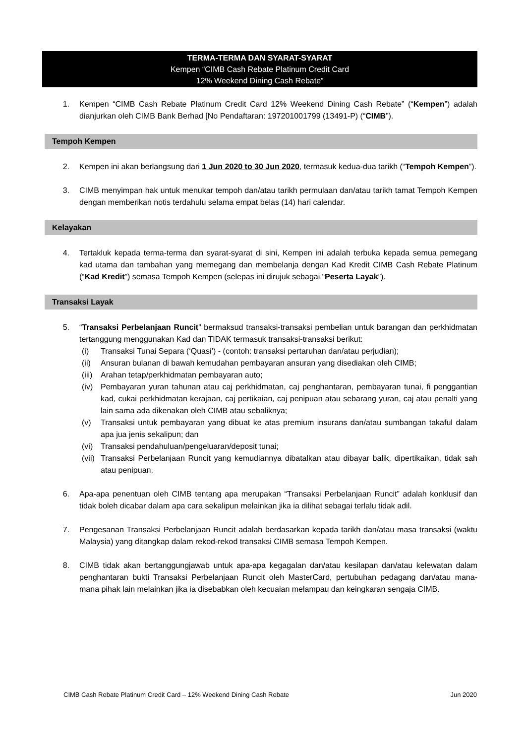TERMA-TERMA DAN SYARAT-SYARAT
Kempen “CIMB Cash Rebate Platinum Credit Card
12% Weekend Dining Cash Rebate”
1. Kempen “CIMB Cash Rebate Platinum Credit Card 12% Weekend Dining Cash Rebate” (“Kempen”) adalah dianjurkan oleh CIMB Bank Berhad [No Pendaftaran: 197201001799 (13491-P) (“CIMB”).
Tempoh Kempen
2. Kempen ini akan berlangsung dari 1 Jun 2020 to 30 Jun 2020, termasuk kedua-dua tarikh (“Tempoh Kempen”).
3. CIMB menyimpan hak untuk menukar tempoh dan/atau tarikh permulaan dan/atau tarikh tamat Tempoh Kempen dengan memberikan notis terdahulu selama empat belas (14) hari calendar.
Kelayakan
4. Tertakluk kepada terma-terma dan syarat-syarat di sini, Kempen ini adalah terbuka kepada semua pemegang kad utama dan tambahan yang memegang dan membelanja dengan Kad Kredit CIMB Cash Rebate Platinum (“Kad Kredit”) semasa Tempoh Kempen (selepas ini dirujuk sebagai “Peserta Layak”).
Transaksi Layak
5. “Transaksi Perbelanjaan Runcit” bermaksud transaksi-transaksi pembelian untuk barangan dan perkhidmatan tertanggung menggunakan Kad dan TIDAK termasuk transaksi-transaksi berikut:
(i) Transaksi Tunai Separa (‘Quasi’) - (contoh: transaksi pertaruhan dan/atau perjudian);
(ii) Ansuran bulanan di bawah kemudahan pembayaran ansuran yang disediakan oleh CIMB;
(iii) Arahan tetap/perkhidmatan pembayaran auto;
(iv) Pembayaran yuran tahunan atau caj perkhidmatan, caj penghantaran, pembayaran tunai, fi penggantian kad, cukai perkhidmatan kerajaan, caj pertikaian, caj penipuan atau sebarang yuran, caj atau penalti yang lain sama ada dikenakan oleh CIMB atau sebaliknya;
(v) Transaksi untuk pembayaran yang dibuat ke atas premium insurans dan/atau sumbangan takaful dalam apa jua jenis sekalipun; dan
(vi) Transaksi pendahuluan/pengeluaran/deposit tunai;
(vii) Transaksi Perbelanjaan Runcit yang kemudiannya dibatalkan atau dibayar balik, dipertikaikan, tidak sah atau penipuan.
6. Apa-apa penentuan oleh CIMB tentang apa merupakan “Transaksi Perbelanjaan Runcit” adalah konklusif dan tidak boleh dicabar dalam apa cara sekalipun melainkan jika ia dilihat sebagai terlalu tidak adil.
7. Pengesanan Transaksi Perbelanjaan Runcit adalah berdasarkan kepada tarikh dan/atau masa transaksi (waktu Malaysia) yang ditangkap dalam rekod-rekod transaksi CIMB semasa Tempoh Kempen.
8. CIMB tidak akan bertanggungjawab untuk apa-apa kegagalan dan/atau kesilapan dan/atau kelewatan dalam penghantaran bukti Transaksi Perbelanjaan Runcit oleh MasterCard, pertubuhan pedagang dan/atau mana-mana pihak lain melainkan jika ia disebabkan oleh kecuaian melampau dan keingkaran sengaja CIMB.
CIMB Cash Rebate Platinum Credit Card – 12% Weekend Dining Cash Rebate Jun 2020